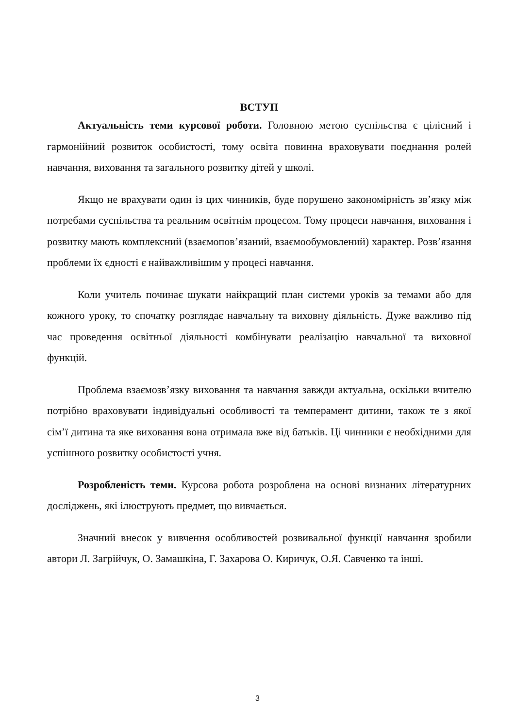ВСТУП
Актуальність теми курсової роботи. Головною метою суспільства є цілісний і гармонійний розвиток особистості, тому освіта повинна враховувати поєднання ролей навчання, виховання та загального розвитку дітей у школі.
Якщо не врахувати один із цих чинників, буде порушено закономірність зв’язку між потребами суспільства та реальним освітнім процесом. Тому процеси навчання, виховання і розвитку мають комплексний (взаємопов’язаний, взаємообумовлений) характер. Розв’язання проблеми їх єдності є найважливішим у процесі навчання.
Коли учитель починає шукати найкращий план системи уроків за темами або для кожного уроку, то спочатку розглядає навчальну та виховну діяльність. Дуже важливо під час проведення освітньої діяльності комбінувати реалізацію навчальної та виховної функцій.
Проблема взаємозв’язку виховання та навчання завжди актуальна, оскільки вчителю потрібно враховувати індивідуальні особливості та темперамент дитини, також те з якої сім’ї дитина та яке виховання вона отримала вже від батьків. Ці чинники є необхідними для успішного розвитку особистості учня.
Розробленість теми. Курсова робота розроблена на основі визнаних літературних досліджень, які ілюструють предмет, що вивчається.
Значний внесок у вивчення особливостей розвивальної функції навчання зробили автори Л. Загрійчук, О. Замашкіна, Г. Захарова О. Киричук, О.Я. Савченко та інші.
3